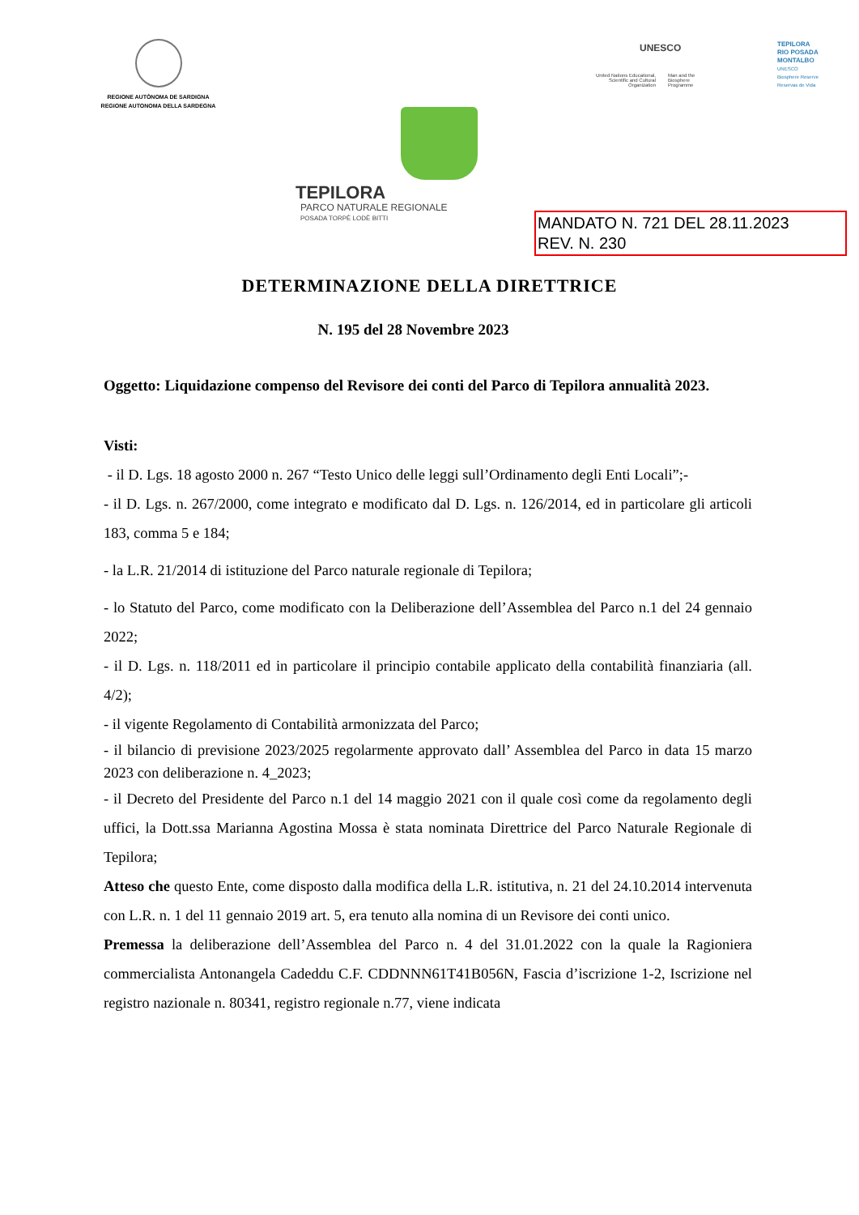REGIONE AUTÒNOMA DE SARDIGNA
REGIONE AUTONOMA DELLA SARDEGNA
UNESCO
United Nations Educational, Scientific and Cultural Organization
Man and the Biosphere Programme
TEPILORA
RIO POSADA
MONTALBO
UNESCO
Biosphere Reserve
Reservas de Vida
TEPILORA
PARCO NATURALE REGIONALE
POSADA TORPÈ LODÈ BITTI
MANDATO N. 721 DEL 28.11.2023
REV. N. 230
DETERMINAZIONE DELLA DIRETTRICE
N. 195 del 28 Novembre 2023
Oggetto: Liquidazione compenso del Revisore dei conti del Parco di Tepilora annualità 2023.
Visti:
- il D. Lgs. 18 agosto 2000 n. 267 “Testo Unico delle leggi sull’Ordinamento degli Enti Locali”;-
- il D. Lgs. n. 267/2000, come integrato e modificato dal D. Lgs. n. 126/2014, ed in particolare gli articoli 183, comma 5 e 184;
- la L.R. 21/2014 di istituzione del Parco naturale regionale di Tepilora;
- lo Statuto del Parco, come modificato con la Deliberazione dell’Assemblea del Parco n.1 del 24 gennaio 2022;
- il D. Lgs. n. 118/2011 ed in particolare il principio contabile applicato della contabilità finanziaria (all. 4/2);
- il vigente Regolamento di Contabilità armonizzata del Parco;
- il bilancio di previsione 2023/2025 regolarmente approvato dall’ Assemblea del Parco in data 15 marzo 2023 con deliberazione n. 4_2023;
- il Decreto del Presidente del Parco n.1 del 14 maggio 2021 con il quale così come da regolamento degli uffici, la Dott.ssa Marianna Agostina Mossa è stata nominata Direttrice del Parco Naturale Regionale di Tepilora;
Atteso che questo Ente, come disposto dalla modifica della L.R. istitutiva, n. 21 del 24.10.2014 intervenuta con L.R. n. 1 del 11 gennaio 2019 art. 5, era tenuto alla nomina di un Revisore dei conti unico.
Premessa la deliberazione dell’Assemblea del Parco n. 4 del 31.01.2022 con la quale la Ragioniera commercialista Antonangela Cadeddu C.F. CDDNNN61T41B056N, Fascia d’iscrizione 1-2, Iscrizione nel registro nazionale n. 80341, registro regionale n.77, viene indicata